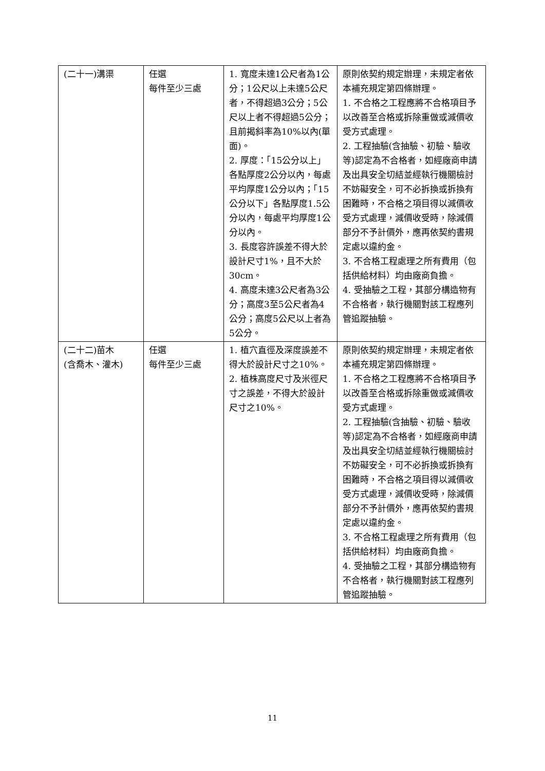| (二十一)溝渠 | 任選 每件至少三處 | 1. 寬度未達1公尺者為1公分；1公尺以上未達5公尺者，不得超過3公分；5公尺以上者不得超過5公分；且前揭斜率為10%以內(單面)。 2. 厚度：「15公分以上」各點厚度2公分以內，每處平均厚度1公分以內；「15公分以下」各點厚度1.5公分以內，每處平均厚度1公分以內。 3. 長度容許誤差不得大於設計尺寸1%，且不大於30cm。 4. 高度未達3公尺者為3公分；高度3至5公尺者為4公分；高度5公尺以上者為5公分。 | 原則依契約規定辦理，未規定者依本補充規定第四條辦理。 1. 不合格之工程應將不合格項目予以改善至合格或拆除重做或減價收受方式處理。 2. 工程抽驗(含抽驗、初驗、驗收等)認定為不合格者，如經廠商申請及出具安全切結並經執行機關檢討不妨礙安全，可不必拆換或拆換有困難時，不合格之項目得以減價收受方式處理，減價收受時，除減價部分不予計價外，應再依契約書規定處以違約金。 3. 不合格工程處理之所有費用（包括供給材料）均由廠商負擔。 4. 受抽驗之工程，其部分構造物有不合格者，執行機關對該工程應列管追蹤抽驗。 |
| (二十二)苗木 (含喬木、灌木) | 任選 每件至少三處 | 1. 植穴直徑及深度誤差不得大於設計尺寸之10%。 2. 植株高度尺寸及米徑尺寸之誤差，不得大於設計尺寸之10%。 | 原則依契約規定辦理，未規定者依本補充規定第四條辦理。 1. 不合格之工程應將不合格項目予以改善至合格或拆除重做或減價收受方式處理。 2. 工程抽驗(含抽驗、初驗、驗收等)認定為不合格者，如經廠商申請及出具安全切結並經執行機關檢討不妨礙安全，可不必拆換或拆換有困難時，不合格之項目得以減價收受方式處理，減價收受時，除減價部分不予計價外，應再依契約書規定處以違約金。 3. 不合格工程處理之所有費用（包括供給材料）均由廠商負擔。 4. 受抽驗之工程，其部分構造物有不合格者，執行機關對該工程應列管追蹤抽驗。 |
11